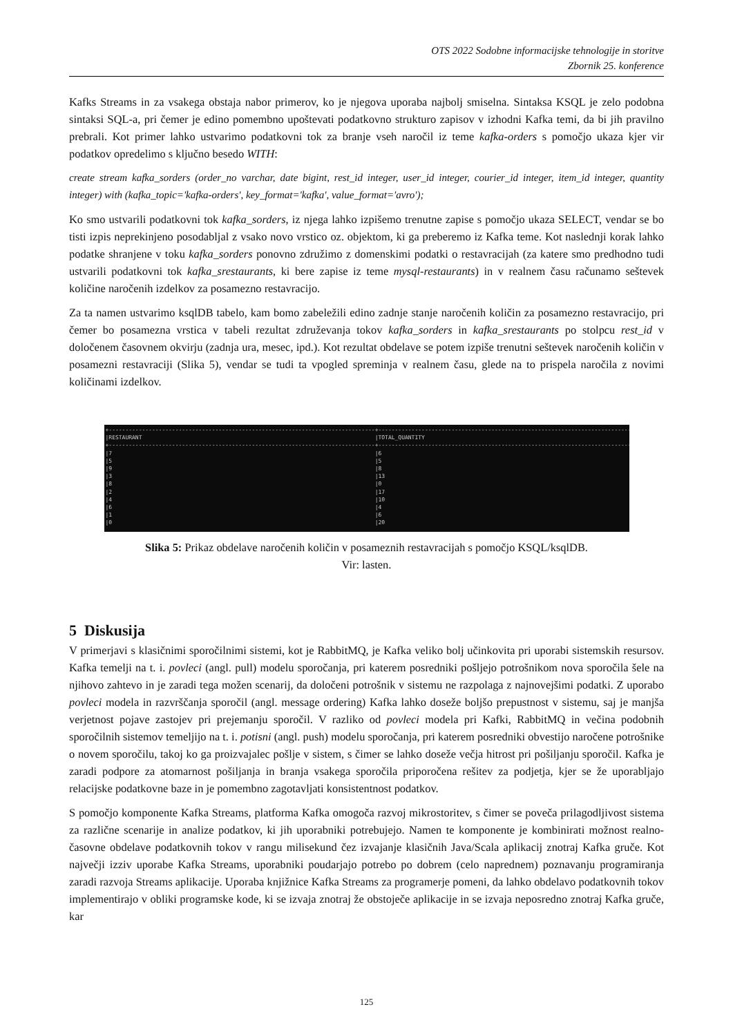OTS 2022 Sodobne informacijske tehnologije in storitve
Zbornik 25. konference
Kafks Streams in za vsakega obstaja nabor primerov, ko je njegova uporaba najbolj smiselna. Sintaksa KSQL je zelo podobna sintaksi SQL-a, pri čemer je edino pomembno upoštevati podatkovno strukturo zapisov v izhodni Kafka temi, da bi jih pravilno prebrali. Kot primer lahko ustvarimo podatkovni tok za branje vseh naročil iz teme kafka-orders s pomočjo ukaza kjer vir podatkov opredelimo s ključno besedo WITH:
create stream kafka_sorders (order_no varchar, date bigint, rest_id integer, user_id integer, courier_id integer, item_id integer, quantity integer) with (kafka_topic='kafka-orders', key_format='kafka', value_format='avro');
Ko smo ustvarili podatkovni tok kafka_sorders, iz njega lahko izpišemo trenutne zapise s pomočjo ukaza SELECT, vendar se bo tisti izpis neprekinjeno posodabljal z vsako novo vrstico oz. objektom, ki ga preberemo iz Kafka teme. Kot naslednji korak lahko podatke shranjene v toku kafka_sorders ponovno združimo z domenskimi podatki o restavracijah (za katere smo predhodno tudi ustvarili podatkovni tok kafka_srestaurants, ki bere zapise iz teme mysql-restaurants) in v realnem času računamo seštevek količine naročenih izdelkov za posamezno restavracijo.
Za ta namen ustvarimo ksqlDB tabelo, kam bomo zabeležili edino zadnje stanje naročenih količin za posamezno restavracijo, pri čemer bo posamezna vrstica v tabeli rezultat združevanja tokov kafka_sorders in kafka_srestaurants po stolpcu rest_id v določenem časovnem okvirju (zadnja ura, mesec, ipd.). Kot rezultat obdelave se potem izpiše trenutni seštevek naročenih količin v posamezni restavraciji (Slika 5), vendar se tudi ta vpogled spreminja v realnem času, glede na to prispela naročila z novimi količinami izdelkov.
+--------------------------------------------------------------------------------+--------------------------------------------------------------------------------+ |RESTAURANT |TOTAL_QUANTITY | +--------------------------------------------------------------------------------+--------------------------------------------------------------------------------+ |7 |6 |5 |5 |9 |8 |3 |13 |8 |0 |2 |17 |4 |10 |6 |4 |1 |6 |0 |20
Slika 5: Prikaz obdelave naročenih količin v posameznih restavracijah s pomočjo KSQL/ksqlDB.
Vir: lasten.
5 Diskusija
V primerjavi s klasičnimi sporočilnimi sistemi, kot je RabbitMQ, je Kafka veliko bolj učinkovita pri uporabi sistemskih resursov. Kafka temelji na t. i. povleci (angl. pull) modelu sporočanja, pri katerem posredniki pošljejo potrošnikom nova sporočila šele na njihovo zahtevo in je zaradi tega možen scenarij, da določeni potrošnik v sistemu ne razpolaga z najnovejšimi podatki. Z uporabo povleci modela in razvrščanja sporočil (angl. message ordering) Kafka lahko doseže boljšo prepustnost v sistemu, saj je manjša verjetnost pojave zastojev pri prejemanju sporočil. V razliko od povleci modela pri Kafki, RabbitMQ in večina podobnih sporočilnih sistemov temeljijo na t. i. potisni (angl. push) modelu sporočanja, pri katerem posredniki obvestijo naročene potrošnike o novem sporočilu, takoj ko ga proizvajalec pošlje v sistem, s čimer se lahko doseže večja hitrost pri pošiljanju sporočil. Kafka je zaradi podpore za atomarnost pošiljanja in branja vsakega sporočila priporočena rešitev za podjetja, kjer se že uporabljajo relacijske podatkovne baze in je pomembno zagotavljati konsistentnost podatkov.
S pomočjo komponente Kafka Streams, platforma Kafka omogoča razvoj mikrostoritev, s čimer se poveča prilagodljivost sistema za različne scenarije in analize podatkov, ki jih uporabniki potrebujejo. Namen te komponente je kombinirati možnost realno-časovne obdelave podatkovnih tokov v rangu milisekund čez izvajanje klasičnih Java/Scala aplikacij znotraj Kafka gruče. Kot največji izziv uporabe Kafka Streams, uporabniki poudarjajo potrebo po dobrem (celo naprednem) poznavanju programiranja zaradi razvoja Streams aplikacije. Uporaba knjižnice Kafka Streams za programerje pomeni, da lahko obdelavo podatkovnih tokov implementirajo v obliki programske kode, ki se izvaja znotraj že obstoječe aplikacije in se izvaja neposredno znotraj Kafka gruče, kar
125